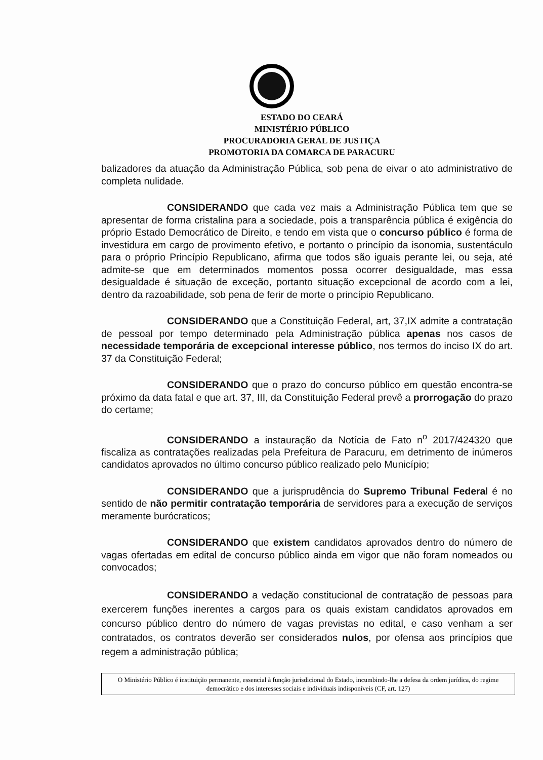ESTADO DO CEARÁ
MINISTÉRIO PÚBLICO
PROCURADORIA GERAL DE JUSTIÇA
PROMOTORIA DA COMARCA DE PARACURU
balizadores da atuação da Administração Pública, sob pena de eivar o ato administrativo de completa nulidade.
CONSIDERANDO que cada vez mais a Administração Pública tem que se apresentar de forma cristalina para a sociedade, pois a transparência pública é exigência do próprio Estado Democrático de Direito, e tendo em vista que o concurso público é forma de investidura em cargo de provimento efetivo, e portanto o princípio da isonomia, sustentáculo para o próprio Princípio Republicano, afirma que todos são iguais perante lei, ou seja, até admite-se que em determinados momentos possa ocorrer desigualdade, mas essa desigualdade é situação de exceção, portanto situação excepcional de acordo com a lei, dentro da razoabilidade, sob pena de ferir de morte o princípio Republicano.
CONSIDERANDO que a Constituição Federal, art, 37,IX admite a contratação de pessoal por tempo determinado pela Administração pública apenas nos casos de necessidade temporária de excepcional interesse público, nos termos do inciso IX do art. 37 da Constituição Federal;
CONSIDERANDO que o prazo do concurso público em questão encontra-se próximo da data fatal e que art. 37, III, da Constituição Federal prevê a prorrogação do prazo do certame;
CONSIDERANDO a instauração da Notícia de Fato n<sup>o</sup> 2017/424320 que fiscaliza as contratações realizadas pela Prefeitura de Paracuru, em detrimento de inúmeros candidatos aprovados no último concurso público realizado pelo Município;
CONSIDERANDO que a jurisprudência do Supremo Tribunal Federal é no sentido de não permitir contratação temporária de servidores para a execução de serviços meramente burócraticos;
CONSIDERANDO que existem candidatos aprovados dentro do número de vagas ofertadas em edital de concurso público ainda em vigor que não foram nomeados ou convocados;
CONSIDERANDO a vedação constitucional de contratação de pessoas para exercerem funções inerentes a cargos para os quais existam candidatos aprovados em concurso público dentro do número de vagas previstas no edital, e caso venham a ser contratados, os contratos deverão ser considerados nulos, por ofensa aos princípios que regem a administração pública;
O Ministério Público é instituição permanente, essencial à função jurisdicional do Estado, incumbindo-lhe a defesa da ordem jurídica, do regime democrático e dos interesses sociais e individuais indisponíveis (CF, art. 127)